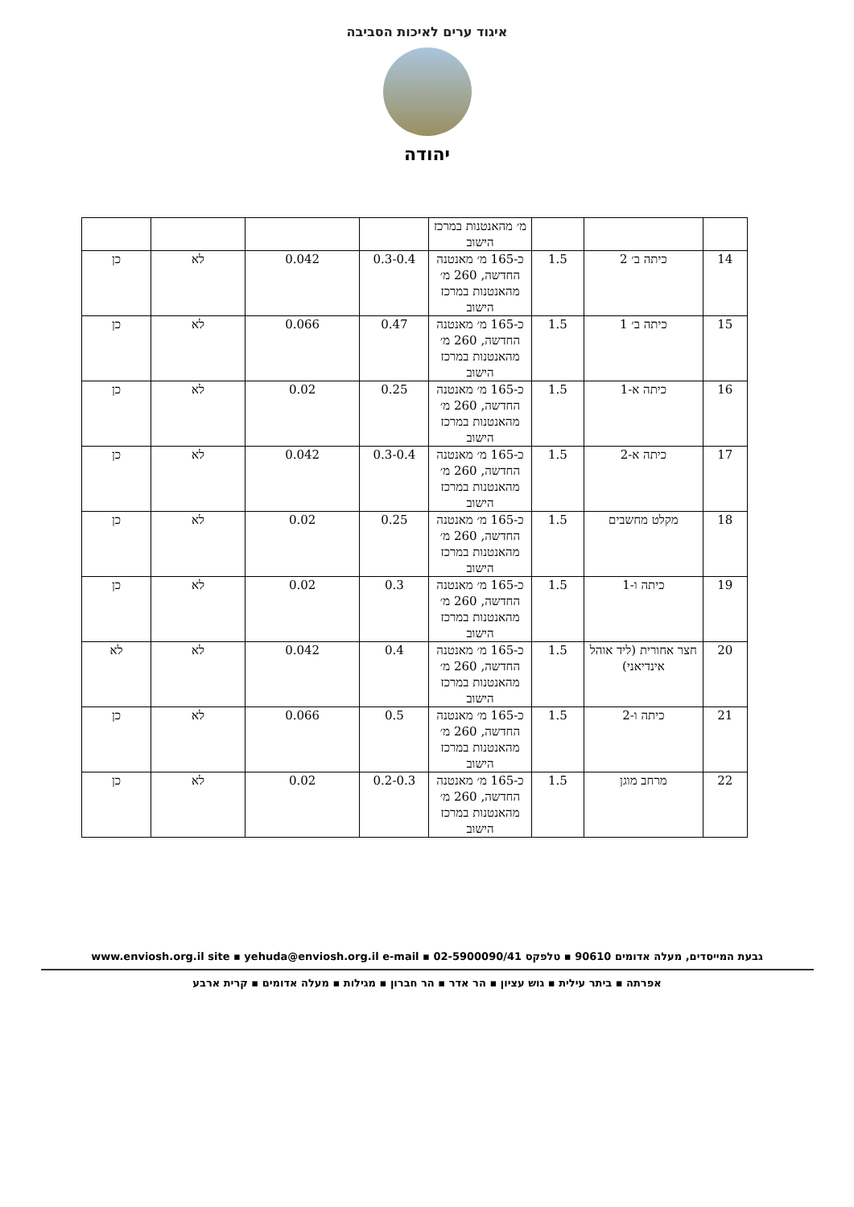איגוד ערים לאיכות הסביבה
יהודה
| | | | מ׳ מהאנטנות במרכז הישוב | | | | |
| 14 | כיתה ב׳ 2 | 1.5 | כ-165 מ׳ מאנטנה החדשה, 260 מ׳ מהאנטנות במרכז הישוב | 0.3-0.4 | 0.042 | לא | כן |
| 15 | כיתה ב׳ 1 | 1.5 | כ-165 מ׳ מאנטנה החדשה, 260 מ׳ מהאנטנות במרכז הישוב | 0.47 | 0.066 | לא | כן |
| 16 | כיתה א-1 | 1.5 | כ-165 מ׳ מאנטנה החדשה, 260 מ׳ מהאנטנות במרכז הישוב | 0.25 | 0.02 | לא | כן |
| 17 | כיתה א-2 | 1.5 | כ-165 מ׳ מאנטנה החדשה, 260 מ׳ מהאנטנות במרכז הישוב | 0.3-0.4 | 0.042 | לא | כן |
| 18 | מקלט מחשבים | 1.5 | כ-165 מ׳ מאנטנה החדשה, 260 מ׳ מהאנטנות במרכז הישוב | 0.25 | 0.02 | לא | כן |
| 19 | כיתה ו-1 | 1.5 | כ-165 מ׳ מאנטנה החדשה, 260 מ׳ מהאנטנות במרכז הישוב | 0.3 | 0.02 | לא | כן |
| 20 | חצר אחורית (ליד אוהל אינדיאני) | 1.5 | כ-165 מ׳ מאנטנה החדשה, 260 מ׳ מהאנטנות במרכז הישוב | 0.4 | 0.042 | לא | לא |
| 21 | כיתה ו-2 | 1.5 | כ-165 מ׳ מאנטנה החדשה, 260 מ׳ מהאנטנות במרכז הישוב | 0.5 | 0.066 | לא | כן |
| 22 | מרחב מוגן | 1.5 | כ-165 מ׳ מאנטנה החדשה, 260 מ׳ מהאנטנות במרכז הישוב | 0.2-0.3 | 0.02 | לא | כן |
גבעת המייסדים, מעלה אדומים 90610 ▪ טלפקס 02-5900090/41 ▪ www.enviosh.org.il site ▪ yehuda@enviosh.org.il e-mail
אפרתה ▪ ביתר עילית ▪ גוש עציון ▪ הר אדר ▪ הר חברון ▪ מגילות ▪ מעלה אדומים ▪ קרית ארבע